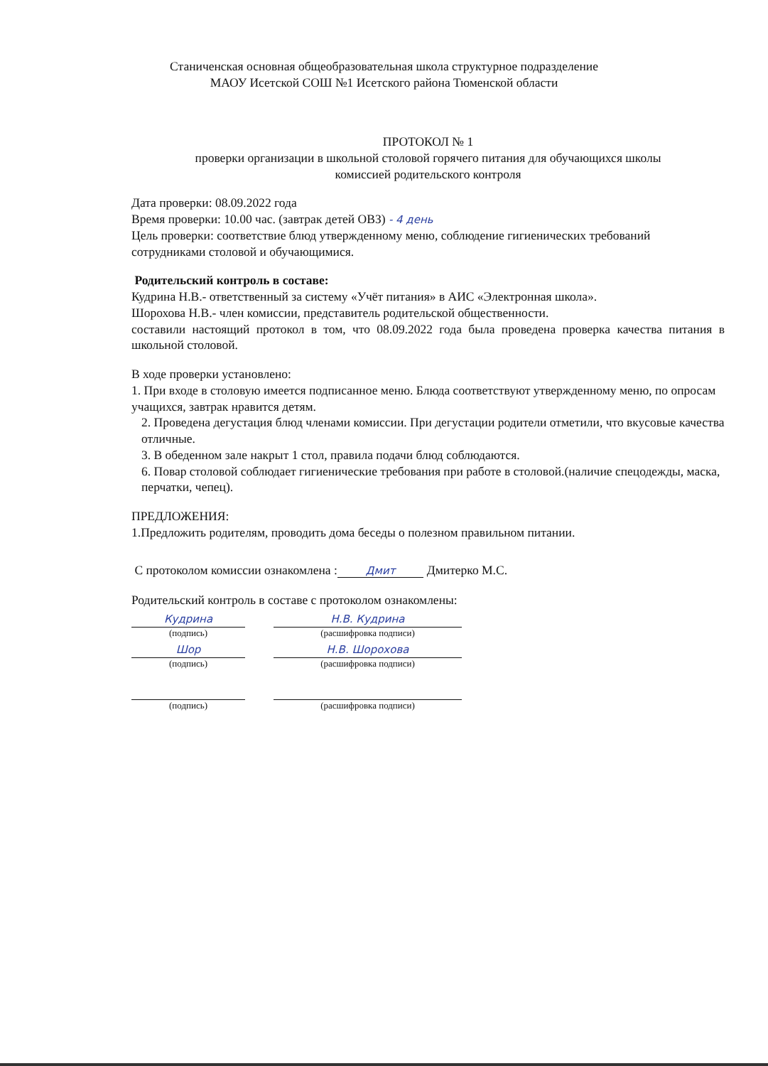Станиченская основная общеобразовательная школа структурное подразделение
МАОУ Исетской СОШ №1 Исетского района Тюменской области
ПРОТОКОЛ № 1
проверки организации в школьной столовой горячего питания для обучающихся школы
комиссией родительского контроля
Дата проверки: 08.09.2022 года
Время проверки: 10.00 час. (завтрак детей ОВЗ) - 4 день
Цель проверки: соответствие блюд утвержденному меню, соблюдение гигиенических требований сотрудниками столовой и обучающимися.
Родительский контроль в составе:
Кудрина Н.В.- ответственный за систему «Учёт питания» в АИС «Электронная школа».
Шорохова Н.В.- член комиссии, представитель родительской общественности.
составили настоящий протокол в том, что 08.09.2022 года была проведена проверка качества питания в школьной столовой.
В ходе проверки установлено:
1. При входе в столовую имеется подписанное меню. Блюда соответствуют утвержденному меню, по опросам учащихся, завтрак нравится детям.
2. Проведена дегустация блюд членами комиссии. При дегустации родители отметили, что вкусовые качества отличные.
3. В обеденном зале накрыт 1 стол, правила подачи блюд соблюдаются.
6. Повар столовой соблюдает гигиенические требования при работе в столовой.(наличие спецодежды, маска, перчатки, чепец).
ПРЕДЛОЖЕНИЯ:
1.Предложить родителям, проводить дома беседы о полезном правильном питании.
С протоколом комиссии ознакомлена : Дмит Дмитерко М.С.
Родительский контроль в составе с протоколом ознакомлены:
Кудрина Н.В. Кудрина
(подпись) (расшифровка подписи)
Шор Н.В. Шорохова
(подпись) (расшифровка подписи)
(подпись) (расшифровка подписи)